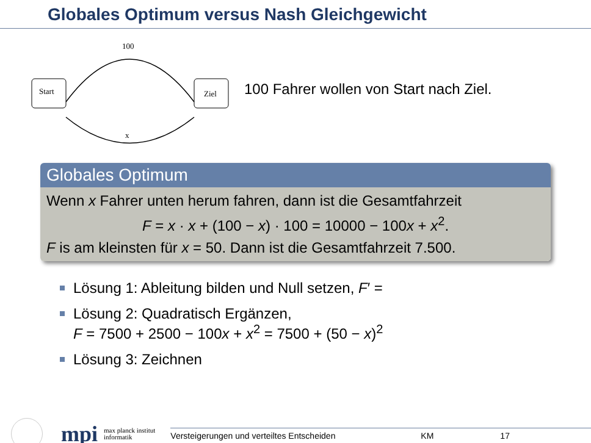Globales Optimum versus Nash Gleichgewicht
Start
Ziel
100
x
100 Fahrer wollen von Start nach Ziel.
Globales Optimum
Wenn x Fahrer unten herum fahren, dann ist die Gesamtfahrzeit
F = x · x + (100 − x) · 100 = 10000 − 100x + x<sup>2</sup>.
F is am kleinsten für x = 50. Dann ist die Gesamtfahrzeit 7.500.
Lösung 1: Ableitung bilden und Null setzen, F′ =
Lösung 2: Quadratisch Ergänzen,
F = 7500 + 2500 − 100x + x<sup>2</sup> = 7500 + (50 − x)<sup>2</sup>
Lösung 3: Zeichnen
mpi
max planck institut
informatik
Versteigerungen und verteiltes Entscheiden KM 17